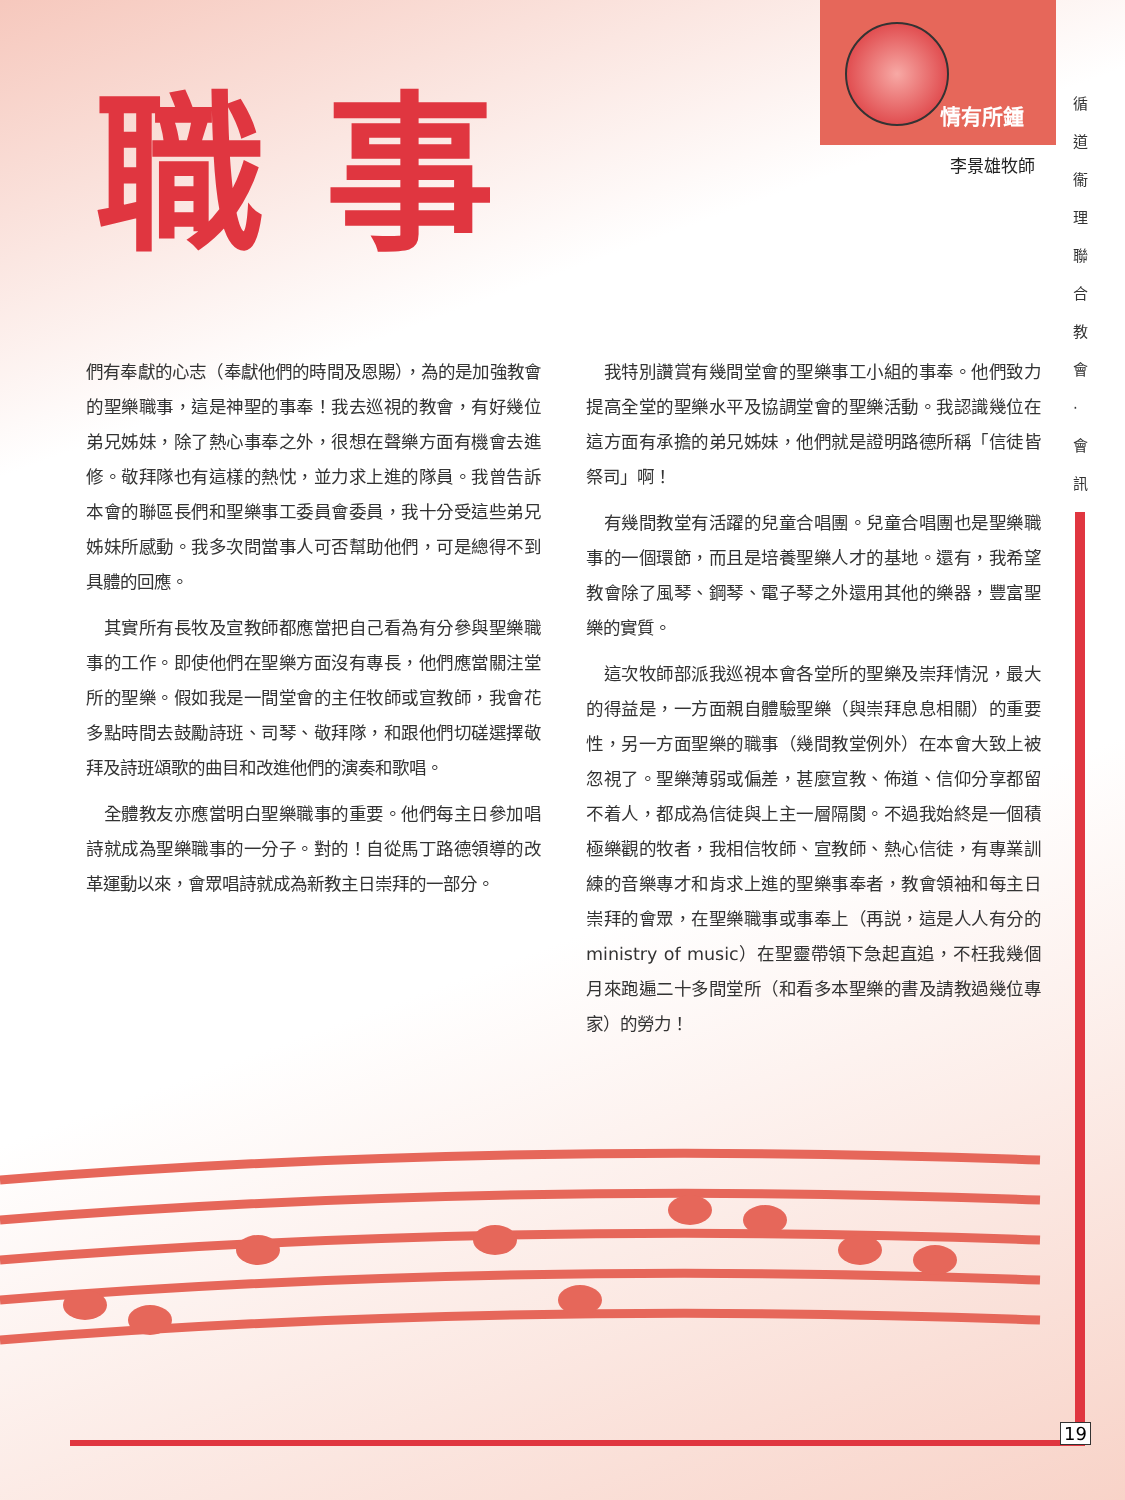職事 情有所鍾
李景雄牧師
循 道 衞 理 聯 合 教 會 · 會 訊
們有奉獻的心志（奉獻他們的時間及恩賜），為的是加強教會的聖樂職事，這是神聖的事奉！我去巡視的教會，有好幾位弟兄姊妹，除了熱心事奉之外，很想在聲樂方面有機會去進修。敬拜隊也有這樣的熱忱，並力求上進的隊員。我曾告訴本會的聯區長們和聖樂事工委員會委員，我十分受這些弟兄姊妹所感動。我多次問當事人可否幫助他們，可是總得不到具體的回應。
　其實所有長牧及宣教師都應當把自己看為有分參與聖樂職事的工作。即使他們在聖樂方面沒有專長，他們應當關注堂所的聖樂。假如我是一間堂會的主任牧師或宣教師，我會花多點時間去鼓勵詩班、司琴、敬拜隊，和跟他們切磋選擇敬拜及詩班頌歌的曲目和改進他們的演奏和歌唱。
　全體教友亦應當明白聖樂職事的重要。他們每主日參加唱詩就成為聖樂職事的一分子。對的！自從馬丁路德領導的改革運動以來，會眾唱詩就成為新教主日崇拜的一部分。
　我特別讚賞有幾間堂會的聖樂事工小組的事奉。他們致力提高全堂的聖樂水平及協調堂會的聖樂活動。我認識幾位在這方面有承擔的弟兄姊妹，他們就是證明路德所稱「信徒皆祭司」啊！
　有幾間教堂有活躍的兒童合唱團。兒童合唱團也是聖樂職事的一個環節，而且是培養聖樂人才的基地。還有，我希望教會除了風琴、鋼琴、電子琴之外還用其他的樂器，豐富聖樂的實質。
　這次牧師部派我巡視本會各堂所的聖樂及崇拜情況，最大的得益是，一方面親自體驗聖樂（與崇拜息息相關）的重要性，另一方面聖樂的職事（幾間教堂例外）在本會大致上被忽視了。聖樂薄弱或偏差，甚麼宣教、佈道、信仰分享都留不着人，都成為信徒與上主一層隔閡。不過我始終是一個積極樂觀的牧者，我相信牧師、宣教師、熱心信徒，有專業訓練的音樂專才和肯求上進的聖樂事奉者，教會領袖和每主日崇拜的會眾，在聖樂職事或事奉上（再説，這是人人有分的ministry of music）在聖靈帶領下急起直追，不枉我幾個月來跑遍二十多間堂所（和看多本聖樂的書及請教過幾位專家）的勞力！
19